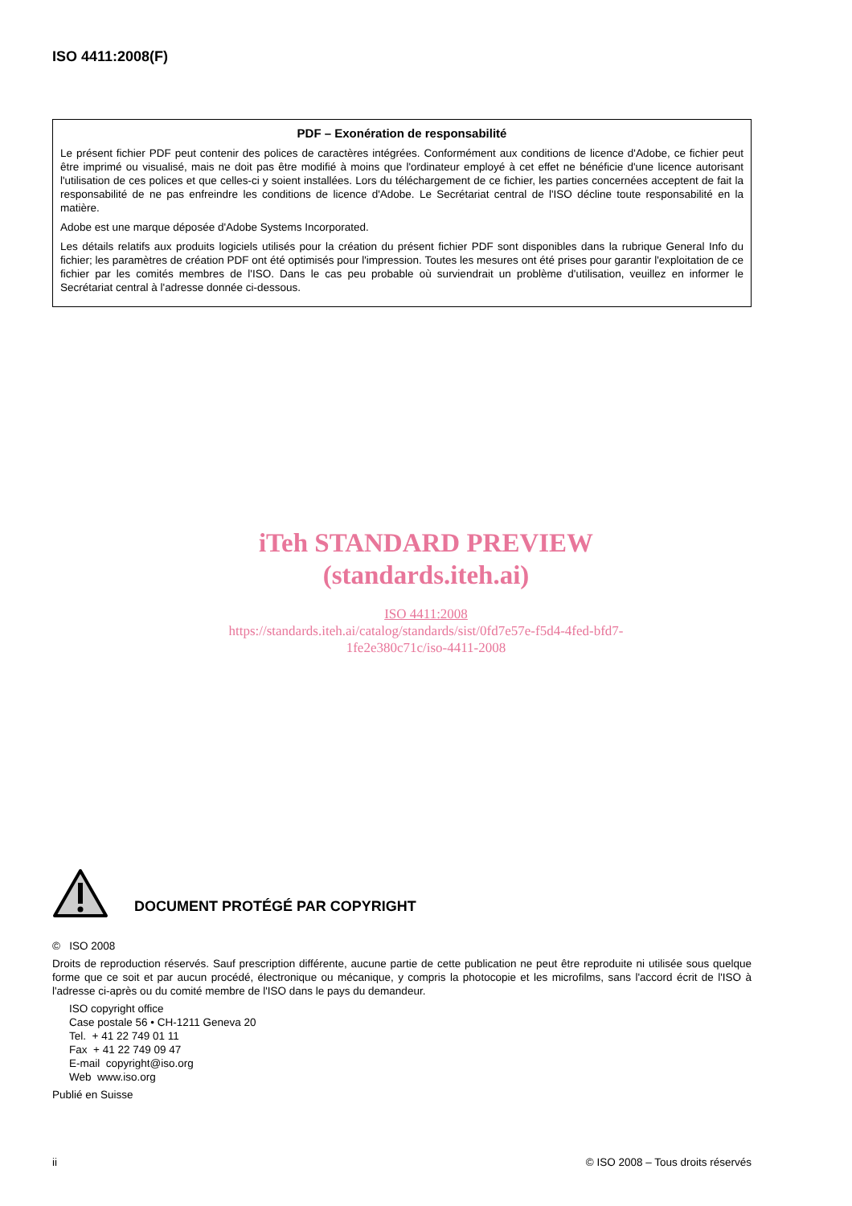ISO 4411:2008(F)
PDF – Exonération de responsabilité
Le présent fichier PDF peut contenir des polices de caractères intégrées. Conformément aux conditions de licence d'Adobe, ce fichier peut être imprimé ou visualisé, mais ne doit pas être modifié à moins que l'ordinateur employé à cet effet ne bénéficie d'une licence autorisant l'utilisation de ces polices et que celles-ci y soient installées. Lors du téléchargement de ce fichier, les parties concernées acceptent de fait la responsabilité de ne pas enfreindre les conditions de licence d'Adobe. Le Secrétariat central de l'ISO décline toute responsabilité en la matière.
Adobe est une marque déposée d'Adobe Systems Incorporated.
Les détails relatifs aux produits logiciels utilisés pour la création du présent fichier PDF sont disponibles dans la rubrique General Info du fichier; les paramètres de création PDF ont été optimisés pour l'impression. Toutes les mesures ont été prises pour garantir l'exploitation de ce fichier par les comités membres de l'ISO. Dans le cas peu probable où surviendrait un problème d'utilisation, veuillez en informer le Secrétariat central à l'adresse donnée ci-dessous.
iTeh STANDARD PREVIEW
(standards.iteh.ai)
ISO 4411:2008
https://standards.iteh.ai/catalog/standards/sist/0fd7e57e-f5d4-4fed-bfd7-
1fe2e380c71c/iso-4411-2008
DOCUMENT PROTÉGÉ PAR COPYRIGHT
© ISO 2008
Droits de reproduction réservés. Sauf prescription différente, aucune partie de cette publication ne peut être reproduite ni utilisée sous quelque forme que ce soit et par aucun procédé, électronique ou mécanique, y compris la photocopie et les microfilms, sans l'accord écrit de l'ISO à l'adresse ci-après ou du comité membre de l'ISO dans le pays du demandeur.
ISO copyright office
Case postale 56 • CH-1211 Geneva 20
Tel. + 41 22 749 01 11
Fax + 41 22 749 09 47
E-mail copyright@iso.org
Web www.iso.org
Publié en Suisse
ii © ISO 2008 – Tous droits réservés